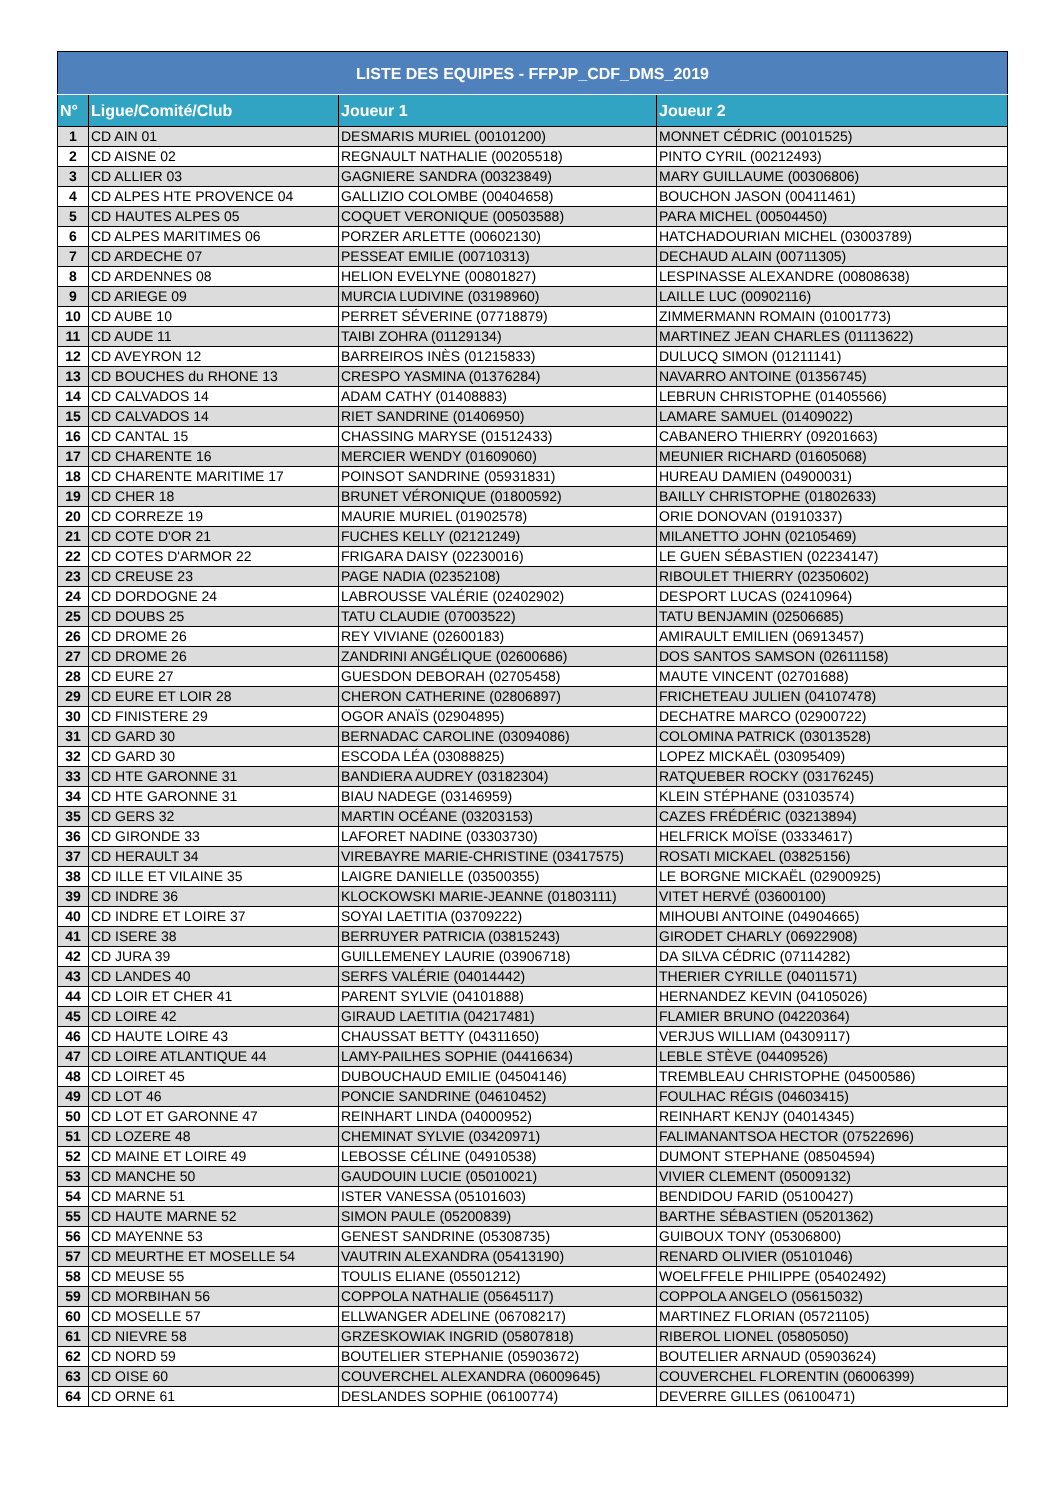| LISTE DES EQUIPES - FFPJP_CDF_DMS_2019 | | | |
| --- | --- | --- | --- |
| N° | Ligue/Comité/Club | Joueur 1 | Joueur 2 |
| 1 | CD AIN 01 | DESMARIS MURIEL (00101200) | MONNET CÉDRIC (00101525) |
| 2 | CD AISNE 02 | REGNAULT NATHALIE (00205518) | PINTO CYRIL (00212493) |
| 3 | CD ALLIER 03 | GAGNIERE SANDRA (00323849) | MARY GUILLAUME (00306806) |
| 4 | CD ALPES HTE PROVENCE 04 | GALLIZIO COLOMBE (00404658) | BOUCHON JASON (00411461) |
| 5 | CD HAUTES ALPES 05 | COQUET VERONIQUE (00503588) | PARA MICHEL (00504450) |
| 6 | CD ALPES MARITIMES 06 | PORZER ARLETTE (00602130) | HATCHADOURIAN MICHEL (03003789) |
| 7 | CD ARDECHE 07 | PESSEAT EMILIE (00710313) | DECHAUD ALAIN (00711305) |
| 8 | CD ARDENNES 08 | HELION EVELYNE (00801827) | LESPINASSE ALEXANDRE (00808638) |
| 9 | CD ARIEGE 09 | MURCIA LUDIVINE (03198960) | LAILLE LUC (00902116) |
| 10 | CD AUBE 10 | PERRET SÉVERINE (07718879) | ZIMMERMANN ROMAIN (01001773) |
| 11 | CD AUDE 11 | TAIBI ZOHRA (01129134) | MARTINEZ JEAN CHARLES (01113622) |
| 12 | CD AVEYRON 12 | BARREIROS INÈS (01215833) | DULUCQ SIMON (01211141) |
| 13 | CD BOUCHES du RHONE 13 | CRESPO YASMINA (01376284) | NAVARRO ANTOINE (01356745) |
| 14 | CD CALVADOS 14 | ADAM CATHY (01408883) | LEBRUN CHRISTOPHE (01405566) |
| 15 | CD CALVADOS 14 | RIET SANDRINE (01406950) | LAMARE SAMUEL (01409022) |
| 16 | CD CANTAL 15 | CHASSING MARYSE (01512433) | CABANERO THIERRY (09201663) |
| 17 | CD CHARENTE 16 | MERCIER WENDY (01609060) | MEUNIER RICHARD (01605068) |
| 18 | CD CHARENTE MARITIME 17 | POINSOT SANDRINE (05931831) | HUREAU DAMIEN (04900031) |
| 19 | CD CHER 18 | BRUNET VÉRONIQUE (01800592) | BAILLY CHRISTOPHE (01802633) |
| 20 | CD CORREZE 19 | MAURIE MURIEL (01902578) | ORIE DONOVAN (01910337) |
| 21 | CD COTE D'OR 21 | FUCHES KELLY (02121249) | MILANETTO JOHN (02105469) |
| 22 | CD COTES D'ARMOR 22 | FRIGARA DAISY (02230016) | LE GUEN SÉBASTIEN (02234147) |
| 23 | CD CREUSE 23 | PAGE NADIA (02352108) | RIBOULET THIERRY (02350602) |
| 24 | CD DORDOGNE 24 | LABROUSSE VALÉRIE (02402902) | DESPORT LUCAS (02410964) |
| 25 | CD DOUBS 25 | TATU CLAUDIE (07003522) | TATU BENJAMIN (02506685) |
| 26 | CD DROME 26 | REY VIVIANE (02600183) | AMIRAULT EMILIEN (06913457) |
| 27 | CD DROME 26 | ZANDRINI ANGÉLIQUE (02600686) | DOS SANTOS SAMSON (02611158) |
| 28 | CD EURE 27 | GUESDON DEBORAH (02705458) | MAUTE VINCENT (02701688) |
| 29 | CD EURE ET LOIR 28 | CHERON CATHERINE (02806897) | FRICHETEAU JULIEN (04107478) |
| 30 | CD FINISTERE 29 | OGOR ANAÏS (02904895) | DECHATRE MARCO (02900722) |
| 31 | CD GARD 30 | BERNADAC CAROLINE (03094086) | COLOMINA PATRICK (03013528) |
| 32 | CD GARD 30 | ESCODA LÉA (03088825) | LOPEZ MICKAËL (03095409) |
| 33 | CD HTE GARONNE 31 | BANDIERA AUDREY (03182304) | RATQUEBER ROCKY (03176245) |
| 34 | CD HTE GARONNE 31 | BIAU NADEGE (03146959) | KLEIN STÉPHANE (03103574) |
| 35 | CD GERS 32 | MARTIN OCÉANE (03203153) | CAZES FRÉDÉRIC (03213894) |
| 36 | CD GIRONDE 33 | LAFORET NADINE (03303730) | HELFRICK MOÏSE (03334617) |
| 37 | CD HERAULT 34 | VIREBAYRE MARIE-CHRISTINE (03417575) | ROSATI MICKAEL (03825156) |
| 38 | CD ILLE ET VILAINE 35 | LAIGRE DANIELLE (03500355) | LE BORGNE MICKAËL (02900925) |
| 39 | CD INDRE 36 | KLOCKOWSKI MARIE-JEANNE (01803111) | VITET HERVÉ (03600100) |
| 40 | CD INDRE ET LOIRE 37 | SOYAI LAETITIA (03709222) | MIHOUBI ANTOINE (04904665) |
| 41 | CD ISERE 38 | BERRUYER PATRICIA (03815243) | GIRODET CHARLY (06922908) |
| 42 | CD JURA 39 | GUILLEMENEY LAURIE (03906718) | DA SILVA CÉDRIC (07114282) |
| 43 | CD LANDES 40 | SERFS VALÉRIE (04014442) | THERIER CYRILLE (04011571) |
| 44 | CD LOIR ET CHER 41 | PARENT SYLVIE (04101888) | HERNANDEZ KEVIN (04105026) |
| 45 | CD LOIRE 42 | GIRAUD LAETITIA (04217481) | FLAMIER BRUNO (04220364) |
| 46 | CD HAUTE LOIRE 43 | CHAUSSAT BETTY (04311650) | VERJUS WILLIAM (04309117) |
| 47 | CD LOIRE ATLANTIQUE 44 | LAMY-PAILHES SOPHIE (04416634) | LEBLE STÈVE (04409526) |
| 48 | CD LOIRET 45 | DUBOUCHAUD EMILIE (04504146) | TREMBLEAU CHRISTOPHE (04500586) |
| 49 | CD LOT 46 | PONCIE SANDRINE (04610452) | FOULHAC RÉGIS (04603415) |
| 50 | CD LOT ET GARONNE 47 | REINHART LINDA (04000952) | REINHART KENJY (04014345) |
| 51 | CD LOZERE 48 | CHEMINAT SYLVIE (03420971) | FALIMANANTSOA HECTOR (07522696) |
| 52 | CD MAINE ET LOIRE 49 | LEBOSSE CÉLINE (04910538) | DUMONT STEPHANE (08504594) |
| 53 | CD MANCHE 50 | GAUDOUIN LUCIE (05010021) | VIVIER CLEMENT (05009132) |
| 54 | CD MARNE 51 | ISTER VANESSA (05101603) | BENDIDOU FARID (05100427) |
| 55 | CD HAUTE MARNE 52 | SIMON PAULE (05200839) | BARTHE SÉBASTIEN (05201362) |
| 56 | CD MAYENNE 53 | GENEST SANDRINE (05308735) | GUIBOUX TONY (05306800) |
| 57 | CD MEURTHE ET MOSELLE 54 | VAUTRIN ALEXANDRA (05413190) | RENARD OLIVIER (05101046) |
| 58 | CD MEUSE 55 | TOULIS ELIANE (05501212) | WOELFFELE PHILIPPE (05402492) |
| 59 | CD MORBIHAN 56 | COPPOLA NATHALIE (05645117) | COPPOLA ANGELO (05615032) |
| 60 | CD MOSELLE 57 | ELLWANGER ADELINE (06708217) | MARTINEZ FLORIAN (05721105) |
| 61 | CD NIEVRE 58 | GRZESKOWIAK INGRID (05807818) | RIBEROL LIONEL (05805050) |
| 62 | CD NORD 59 | BOUTELIER STEPHANIE (05903672) | BOUTELIER ARNAUD (05903624) |
| 63 | CD OISE 60 | COUVERCHEL ALEXANDRA (06009645) | COUVERCHEL FLORENTIN (06006399) |
| 64 | CD ORNE 61 | DESLANDES SOPHIE (06100774) | DEVERRE GILLES (06100471) |